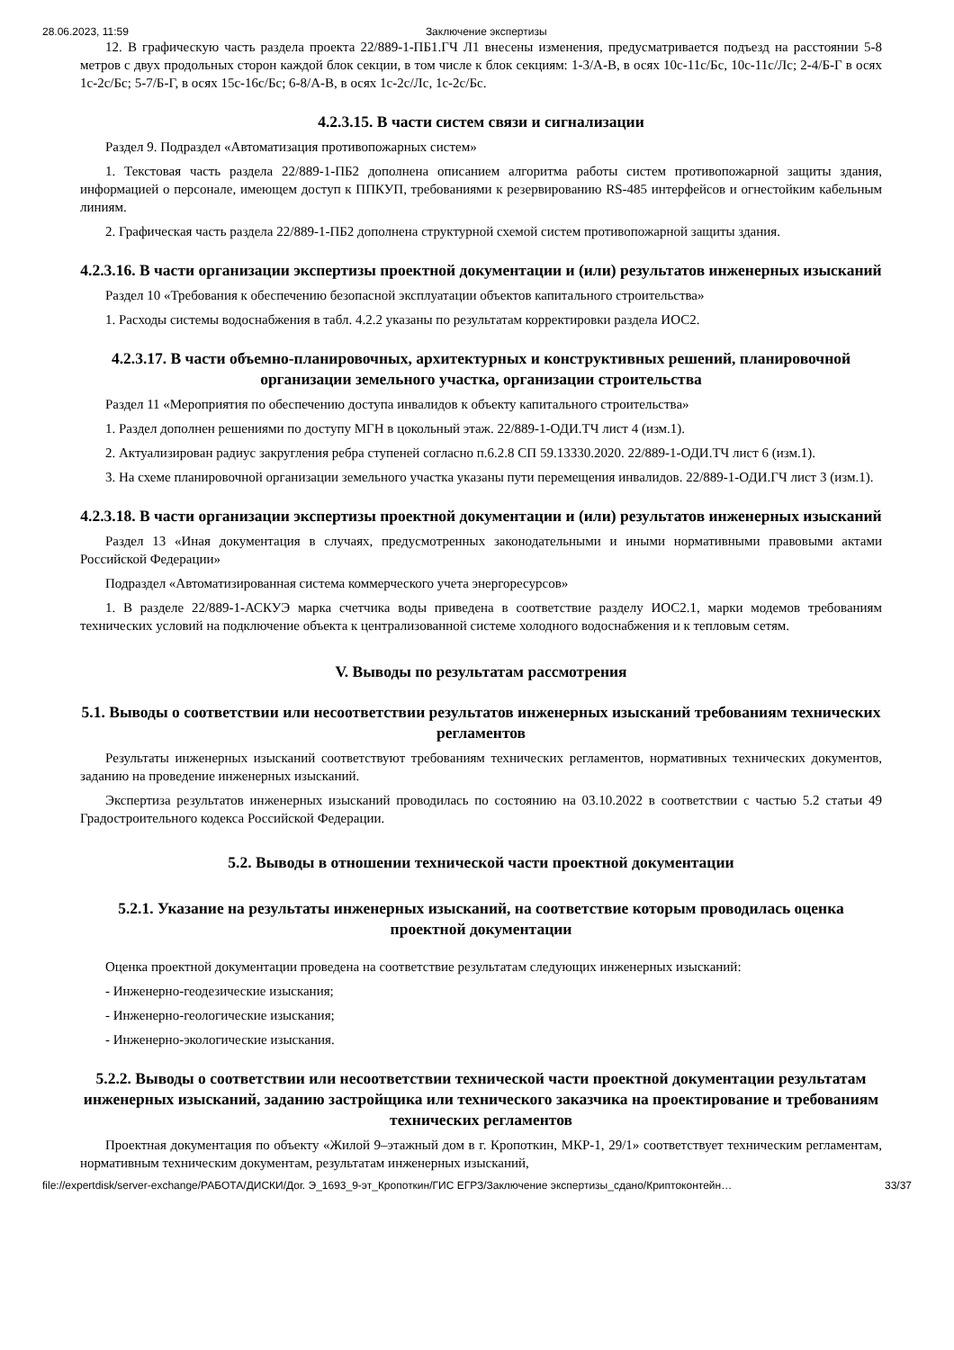28.06.2023, 11:59 Заключение экспертизы
12. В графическую часть раздела проекта 22/889-1-ПБ1.ГЧ Л1 внесены изменения, предусматривается подъезд на расстоянии 5-8 метров с двух продольных сторон каждой блок секции, в том числе к блок секциям: 1-3/А-В, в осях 10с-11с/Бс, 10с-11с/Лс; 2-4/Б-Г в осях 1с-2с/Бс; 5-7/Б-Г, в осях 15с-16с/Бс; 6-8/А-В, в осях 1с-2с/Лс, 1с-2с/Бс.
4.2.3.15. В части систем связи и сигнализации
Раздел 9. Подраздел «Автоматизация противопожарных систем»
1. Текстовая часть раздела 22/889-1-ПБ2 дополнена описанием алгоритма работы систем противопожарной защиты здания, информацией о персонале, имеющем доступ к ППКУП, требованиями к резервированию RS-485 интерфейсов и огнестойким кабельным линиям.
2. Графическая часть раздела 22/889-1-ПБ2 дополнена структурной схемой систем противопожарной защиты здания.
4.2.3.16. В части организации экспертизы проектной документации и (или) результатов инженерных изысканий
Раздел 10 «Требования к обеспечению безопасной эксплуатации объектов капитального строительства»
1. Расходы системы водоснабжения в табл. 4.2.2 указаны по результатам корректировки раздела ИОС2.
4.2.3.17. В части объемно-планировочных, архитектурных и конструктивных решений, планировочной организации земельного участка, организации строительства
Раздел 11 «Мероприятия по обеспечению доступа инвалидов к объекту капитального строительства»
1. Раздел дополнен решениями по доступу МГН в цокольный этаж. 22/889-1-ОДИ.ТЧ лист 4 (изм.1).
2. Актуализирован радиус закругления ребра ступеней согласно п.6.2.8 СП 59.13330.2020. 22/889-1-ОДИ.ТЧ лист 6 (изм.1).
3. На схеме планировочной организации земельного участка указаны пути перемещения инвалидов. 22/889-1-ОДИ.ГЧ лист 3 (изм.1).
4.2.3.18. В части организации экспертизы проектной документации и (или) результатов инженерных изысканий
Раздел 13 «Иная документация в случаях, предусмотренных законодательными и иными нормативными правовыми актами Российской Федерации»
Подраздел «Автоматизированная система коммерческого учета энергоресурсов»
1. В разделе 22/889-1-АСКУЭ марка счетчика воды приведена в соответствие разделу ИОС2.1, марки модемов требованиям технических условий на подключение объекта к централизованной системе холодного водоснабжения и к тепловым сетям.
V. Выводы по результатам рассмотрения
5.1. Выводы о соответствии или несоответствии результатов инженерных изысканий требованиям технических регламентов
Результаты инженерных изысканий соответствуют требованиям технических регламентов, нормативных технических документов, заданию на проведение инженерных изысканий.
Экспертиза результатов инженерных изысканий проводилась по состоянию на 03.10.2022 в соответствии с частью 5.2 статьи 49 Градостроительного кодекса Российской Федерации.
5.2. Выводы в отношении технической части проектной документации
5.2.1. Указание на результаты инженерных изысканий, на соответствие которым проводилась оценка проектной документации
Оценка проектной документации проведена на соответствие результатам следующих инженерных изысканий:
- Инженерно-геодезические изыскания;
- Инженерно-геологические изыскания;
- Инженерно-экологические изыскания.
5.2.2. Выводы о соответствии или несоответствии технической части проектной документации результатам инженерных изысканий, заданию застройщика или технического заказчика на проектирование и требованиям технических регламентов
Проектная документация по объекту «Жилой 9–этажный дом в г. Кропоткин, МКР-1, 29/1» соответствует техническим регламентам, нормативным техническим документам, результатам инженерных изысканий,
file://expertdisk/server-exchange/РАБОТА/ДИСКИ/Дог. Э_1693_9-эт_Кропоткин/ГИС ЕГРЗ/Заключение экспертизы_сдано/Криптоконтейн… 33/37